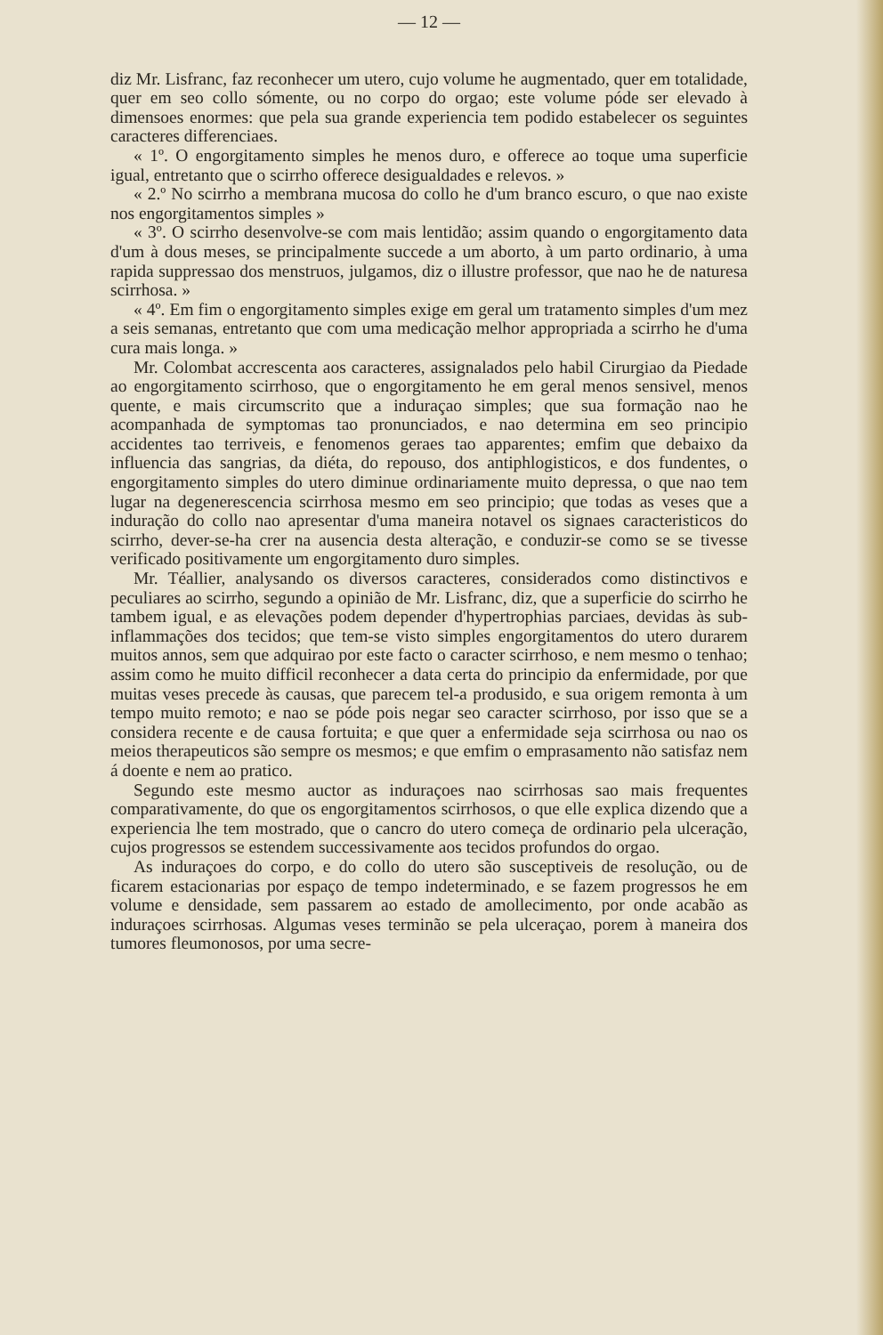— 12 —
diz Mr. Lisfranc, faz reconhecer um utero, cujo volume he augmentado, quer em totalidade, quer em seo collo sómente, ou no corpo do orgao; este volume póde ser elevado à dimensoes enormes: que pela sua grande experiencia tem podido estabelecer os seguintes caracteres differenciaes.
« 1º. O engorgitamento simples he menos duro, e offerece ao toque uma superficie igual, entretanto que o scirrho offerece desigualdades e relevos. »
« 2.º No scirrho a membrana mucosa do collo he d'um branco escuro, o que nao existe nos engorgitamentos simples »
« 3º. O scirrho desenvolve-se com mais lentidão; assim quando o engorgitamento data d'um à dous meses, se principalmente succede a um aborto, à um parto ordinario, à uma rapida suppressao dos menstruos, julgamos, diz o illustre professor, que nao he de naturesa scirrhosa. »
« 4º. Em fim o engorgitamento simples exige em geral um tratamento simples d'um mez a seis semanas, entretanto que com uma medicação melhor appropriada a scirrho he d'uma cura mais longa. »
Mr. Colombat accrescenta aos caracteres, assignalados pelo habil Cirurgiao da Piedade ao engorgitamento scirrhoso, que o engorgitamento he em geral menos sensivel, menos quente, e mais circumscrito que a induraçao simples; que sua formação nao he acompanhada de symptomas tao pronunciados, e nao determina em seo principio accidentes tao terriveis, e fenomenos geraes tao apparentes; emfim que debaixo da influencia das sangrias, da diéta, do repouso, dos antiphlogisticos, e dos fundentes, o engorgitamento simples do utero diminue ordinariamente muito depressa, o que nao tem lugar na degenerescencia scirrhosa mesmo em seo principio; que todas as veses que a induração do collo nao apresentar d'uma maneira notavel os signaes caracteristicos do scirrho, dever-se-ha crer na ausencia desta alteração, e conduzir-se como se se tivesse verificado positivamente um engorgitamento duro simples.
Mr. Téallier, analysando os diversos caracteres, considerados como distinctivos e peculiares ao scirrho, segundo a opinião de Mr. Lisfranc, diz, que a superficie do scirrho he tambem igual, e as elevações podem depender d'hypertrophias parciaes, devidas às sub-inflammações dos tecidos; que tem-se visto simples engorgitamentos do utero durarem muitos annos, sem que adquirao por este facto o caracter scirrhoso, e nem mesmo o tenhao; assim como he muito difficil reconhecer a data certa do principio da enfermidade, por que muitas veses precede às causas, que parecem tel-a produsido, e sua origem remonta à um tempo muito remoto; e nao se póde pois negar seo caracter scirrhoso, por isso que se a considera recente e de causa fortuita; e que quer a enfermidade seja scirrhosa ou nao os meios therapeuticos são sempre os mesmos; e que emfim o emprasamento não satisfaz nem á doente e nem ao pratico.
Segundo este mesmo auctor as induraçoes nao scirrhosas sao mais frequentes comparativamente, do que os engorgitamentos scirrhosos, o que elle explica dizendo que a experiencia lhe tem mostrado, que o cancro do utero começa de ordinario pela ulceração, cujos progressos se estendem successivamente aos tecidos profundos do orgao.
As induraçoes do corpo, e do collo do utero são susceptiveis de resolução, ou de ficarem estacionarias por espaço de tempo indeterminado, e se fazem progressos he em volume e densidade, sem passarem ao estado de amollecimento, por onde acabão as induraçoes scirrhosas. Algumas veses terminão se pela ulceraçao, porem à maneira dos tumores fleumonosos, por uma secre-